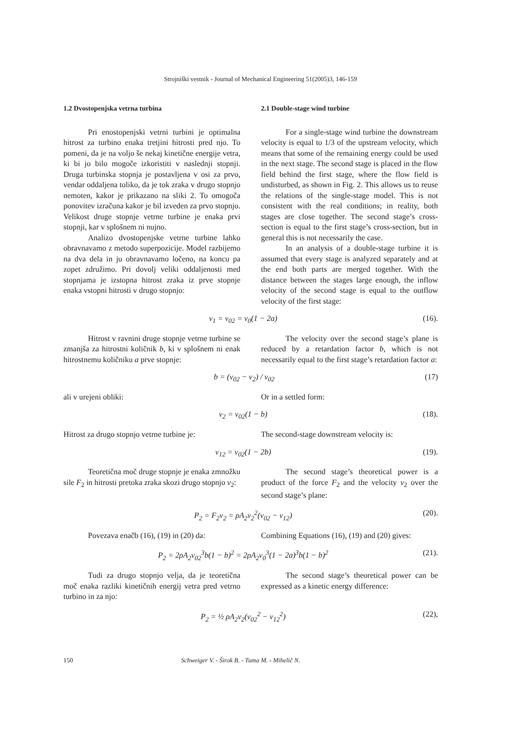Strojniški vestnik - Journal of Mechanical Engineering 51(2005)3, 146-159
1.2 Dvostopenjska vetrna turbina
Pri enostopenjski vetrni turbini je optimalna hitrost za turbino enaka tretjini hitrosti pred njo. To pomeni, da je na voljo še nekaj kinetične energije vetra, ki bi jo bilo mogoče izkoristiti v naslednji stopnji. Druga turbinska stopnja je postavljena v osi za prvo, vendar oddaljena toliko, da je tok zraka v drugo stopnjo nemoten, kakor je prikazano na sliki 2. To omogoča ponovitev izračuna kakor je bil izveden za prvo stopnjo. Velikost druge stopnje vetrne turbine je enaka prvi stopnji, kar v splošnem ni nujno.
Analizo dvostopenjske vetrne turbine lahko obravnavamo z metodo superpozicije. Model razbijemo na dva dela in ju obravnavamo ločeno, na koncu pa zopet združimo. Pri dovolj veliki oddaljenosti med stopnjama je izstopna hitrost zraka iz prve stopnje enaka vstopni hitrosti v drugo stopnjo:
2.1 Double-stage wind turbine
For a single-stage wind turbine the downstream velocity is equal to 1/3 of the upstream velocity, which means that some of the remaining energy could be used in the next stage. The second stage is placed in the flow field behind the first stage, where the flow field is undisturbed, as shown in Fig. 2. This allows us to reuse the relations of the single-stage model. This is not consistent with the real conditions; in reality, both stages are close together. The second stage’s cross-section is equal to the first stage’s cross-section, but in general this is not necessarily the case.
In an analysis of a double-stage turbine it is assumed that every stage is analyzed separately and at the end both parts are merged together. With the distance between the stages large enough, the inflow velocity of the second stage is equal to the outflow velocity of the first stage:
v<sub>1</sub> = v<sub>02</sub> = v<sub>0</sub>(1 − 2a) (16).
Hitrost v ravnini druge stopnje vetrne turbine se zmanjša za hitrostni količnik b, ki v splošnem ni enak hitrostnemu količniku a prve stopnje:
The velocity over the second stage’s plane is reduced by a retardation factor b, which is not necessarily equal to the first stage’s retardation factor a:
b = (v<sub>02</sub> − v<sub>2</sub>) / v<sub>02</sub> (17)
ali v urejeni obliki: Or in a settled form:
v<sub>2</sub> = v<sub>02</sub>(1 − b) (18).
Hitrost za drugo stopnjo vetrne turbine je:
The second-stage downstream velocity is:
v<sub>12</sub> = v<sub>02</sub>(1 − 2b) (19).
Teoretična moč druge stopnje je enaka zmnožku sile F<sub>2</sub> in hitrosti pretoka zraka skozi drugo stopnjo v<sub>2</sub>:
The second stage’s theoretical power is a product of the force F<sub>2</sub> and the velocity v<sub>2</sub> over the second stage’s plane:
P<sub>2</sub> = F<sub>2</sub>v<sub>2</sub> = ρA<sub>2</sub>v<sub>2</sub><sup>2</sup>(v<sub>02</sub> − v<sub>12</sub>) (20).
Povezava enačb (16), (19) in (20) da: Combining Equations (16), (19) and (20) gives:
P<sub>2</sub> = 2ρA<sub>2</sub>v<sub>02</sub><sup>3</sup>b(1 − b)<sup>2</sup> = 2ρA<sub>2</sub>v<sub>0</sub><sup>3</sup>(1 − 2a)<sup>3</sup>b(1 − b)<sup>2</sup> (21).
Tudi za drugo stopnjo velja, da je teoretična moč enaka razliki kinetičnih energij vetra pred vetrno turbino in za njo:
The second stage’s theoretical power can be expressed as a kinetic energy difference:
P<sub>2</sub> = ½ ρA<sub>2</sub>v<sub>2</sub>(v<sub>02</sub><sup>2</sup> − v<sub>12</sub><sup>2</sup>) (22),
150 Schweiger V. - Širok B. - Tuma M. - Mihelič N.